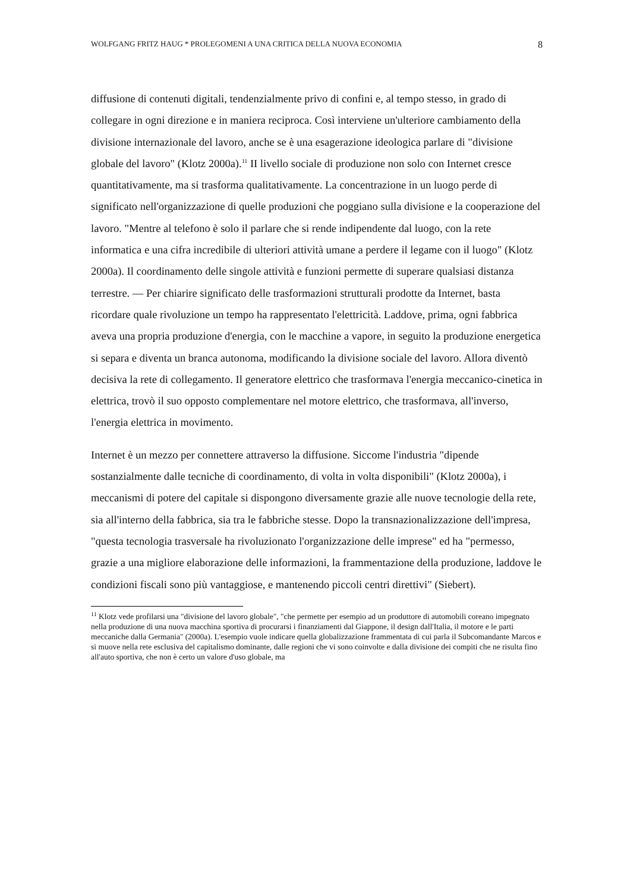WOLFGANG FRITZ HAUG * PROLEGOMENI A UNA CRITICA DELLA NUOVA ECONOMIA 8
diffusione di contenuti digitali, tendenzialmente privo di confini e, al tempo stesso, in grado di collegare in ogni direzione e in maniera reciproca. Così interviene un'ulteriore cambiamento della divisione internazionale del lavoro, anche se è una esagerazione ideologica parlare di "divisione globale del lavoro" (Klotz 2000a).<sup>11</sup> II livello sociale di produzione non solo con Internet cresce quantitativamente, ma si trasforma qualitativamente. La concentrazione in un luogo perde di significato nell'organizzazione di quelle produzioni che poggiano sulla divisione e la cooperazione del lavoro. "Mentre al telefono è solo il parlare che si rende indipendente dal luogo, con la rete informatica e una cifra incredibile di ulteriori attività umane a perdere il legame con il luogo" (Klotz 2000a). Il coordinamento delle singole attività e funzioni permette di superare qualsiasi distanza terrestre. — Per chiarire significato delle trasformazioni strutturali prodotte da Internet, basta ricordare quale rivoluzione un tempo ha rappresentato l'elettricità. Laddove, prima, ogni fabbrica aveva una propria produzione d'energia, con le macchine a vapore, in seguito la produzione energetica si separa e diventa un branca autonoma, modificando la divisione sociale del lavoro. Allora diventò decisiva la rete di collegamento. Il generatore elettrico che trasformava l'energia meccanico-cinetica in elettrica, trovò il suo opposto complementare nel motore elettrico, che trasformava, all'inverso, l'energia elettrica in movimento.
Internet è un mezzo per connettere attraverso la diffusione. Siccome l'industria "dipende sostanzialmente dalle tecniche di coordinamento, di volta in volta disponibili" (Klotz 2000a), i meccanismi di potere del capitale si dispongono diversamente grazie alle nuove tecnologie della rete, sia all'interno della fabbrica, sia tra le fabbriche stesse. Dopo la transnazionalizzazione dell'impresa, "questa tecnologia trasversale ha rivoluzionato l'organizzazione delle imprese" ed ha "permesso, grazie a una migliore elaborazione delle informazioni, la frammentazione della produzione, laddove le condizioni fiscali sono più vantaggiose, e mantenendo piccoli centri direttivi" (Siebert).
<sup>11</sup> Klotz vede profilarsi una "divisione del lavoro globale", "che permette per esempio ad un produttore di automobili coreano impegnato nella produzione di una nuova macchina sportiva di procurarsi i finanziamenti dal Giappone, il design dall'Italia, il motore e le parti meccaniche dalla Germania" (2000a). L'esempio vuole indicare quella globalizzazione frammentata di cui parla il Subcomandante Marcos e si muove nella rete esclusiva del capitalismo dominante, dalle regioni che vi sono coinvolte e dalla divisione dei compiti che ne risulta fino all'auto sportiva, che non è certo un valore d'uso globale, ma